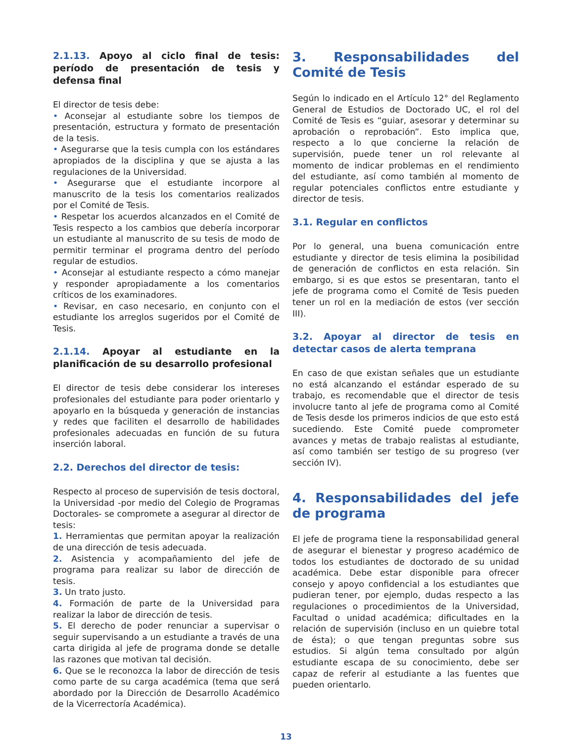2.1.13. Apoyo al ciclo final de tesis: período de presentación de tesis y defensa final
El director de tesis debe:
• Aconsejar al estudiante sobre los tiempos de presentación, estructura y formato de presentación de la tesis.
• Asegurarse que la tesis cumpla con los estándares apropiados de la disciplina y que se ajusta a las regulaciones de la Universidad.
• Asegurarse que el estudiante incorpore al manuscrito de la tesis los comentarios realizados por el Comité de Tesis.
• Respetar los acuerdos alcanzados en el Comité de Tesis respecto a los cambios que debería incorporar un estudiante al manuscrito de su tesis de modo de permitir terminar el programa dentro del período regular de estudios.
• Aconsejar al estudiante respecto a cómo manejar y responder apropiadamente a los comentarios críticos de los examinadores.
• Revisar, en caso necesario, en conjunto con el estudiante los arreglos sugeridos por el Comité de Tesis.
2.1.14. Apoyar al estudiante en la planificación de su desarrollo profesional
El director de tesis debe considerar los intereses profesionales del estudiante para poder orientarlo y apoyarlo en la búsqueda y generación de instancias y redes que faciliten el desarrollo de habilidades profesionales adecuadas en función de su futura inserción laboral.
2.2. Derechos del director de tesis:
Respecto al proceso de supervisión de tesis doctoral, la Universidad -por medio del Colegio de Programas Doctorales- se compromete a asegurar al director de tesis:
1. Herramientas que permitan apoyar la realización de una dirección de tesis adecuada.
2. Asistencia y acompañamiento del jefe de programa para realizar su labor de dirección de tesis.
3. Un trato justo.
4. Formación de parte de la Universidad para realizar la labor de dirección de tesis.
5. El derecho de poder renunciar a supervisar o seguir supervisando a un estudiante a través de una carta dirigida al jefe de programa donde se detalle las razones que motivan tal decisión.
6. Que se le reconozca la labor de dirección de tesis como parte de su carga académica (tema que será abordado por la Dirección de Desarrollo Académico de la Vicerrectoría Académica).
3. Responsabilidades del Comité de Tesis
Según lo indicado en el Artículo 12° del Reglamento General de Estudios de Doctorado UC, el rol del Comité de Tesis es “guiar, asesorar y determinar su aprobación o reprobación”. Esto implica que, respecto a lo que concierne la relación de supervisión, puede tener un rol relevante al momento de indicar problemas en el rendimiento del estudiante, así como también al momento de regular potenciales conflictos entre estudiante y director de tesis.
3.1. Regular en conflictos
Por lo general, una buena comunicación entre estudiante y director de tesis elimina la posibilidad de generación de conflictos en esta relación. Sin embargo, si es que estos se presentaran, tanto el jefe de programa como el Comité de Tesis pueden tener un rol en la mediación de estos (ver sección III).
3.2. Apoyar al director de tesis en detectar casos de alerta temprana
En caso de que existan señales que un estudiante no está alcanzando el estándar esperado de su trabajo, es recomendable que el director de tesis involucre tanto al jefe de programa como al Comité de Tesis desde los primeros indicios de que esto está sucediendo. Este Comité puede comprometer avances y metas de trabajo realistas al estudiante, así como también ser testigo de su progreso (ver sección IV).
4. Responsabilidades del jefe de programa
El jefe de programa tiene la responsabilidad general de asegurar el bienestar y progreso académico de todos los estudiantes de doctorado de su unidad académica. Debe estar disponible para ofrecer consejo y apoyo confidencial a los estudiantes que pudieran tener, por ejemplo, dudas respecto a las regulaciones o procedimientos de la Universidad, Facultad o unidad académica; dificultades en la relación de supervisión (incluso en un quiebre total de ésta); o que tengan preguntas sobre sus estudios. Si algún tema consultado por algún estudiante escapa de su conocimiento, debe ser capaz de referir al estudiante a las fuentes que pueden orientarlo.
13